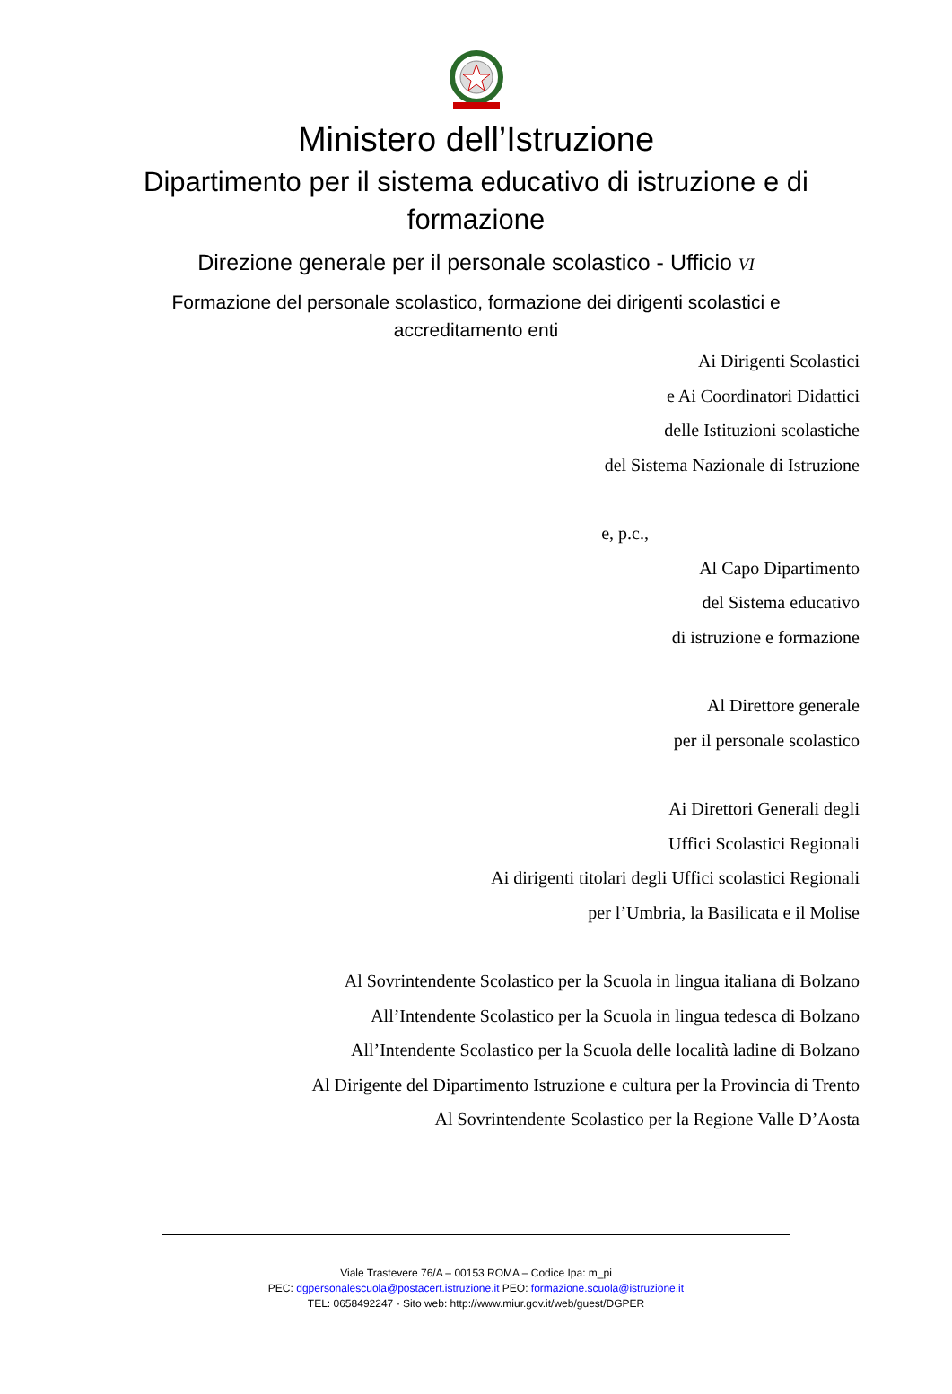Ministero dell’Istruzione
Dipartimento per il sistema educativo di istruzione e di
formazione
Direzione generale per il personale scolastico - Ufficio VI
Formazione del personale scolastico, formazione dei dirigenti scolastici e
accreditamento enti
Ai Dirigenti Scolastici
e Ai Coordinatori Didattici
delle Istituzioni scolastiche
del Sistema Nazionale di Istruzione
e, p.c.,
Al Capo Dipartimento
del Sistema educativo
di istruzione e formazione
Al Direttore generale
per il personale scolastico
Ai Direttori Generali degli
Uffici Scolastici Regionali
Ai dirigenti titolari degli Uffici scolastici Regionali
per l’Umbria, la Basilicata e il Molise
Al Sovrintendente Scolastico per la Scuola in lingua italiana di Bolzano
All’Intendente Scolastico per la Scuola in lingua tedesca di Bolzano
All’Intendente Scolastico per la Scuola delle località ladine di Bolzano
Al Dirigente del Dipartimento Istruzione e cultura per la Provincia di Trento
Al Sovrintendente Scolastico per la Regione Valle D’Aosta
Viale Trastevere 76/A – 00153 ROMA – Codice Ipa: m_pi
PEC: dgpersonalescuola@postacert.istruzione.it PEO: formazione.scuola@istruzione.it
TEL: 0658492247 - Sito web: http://www.miur.gov.it/web/guest/DGPER